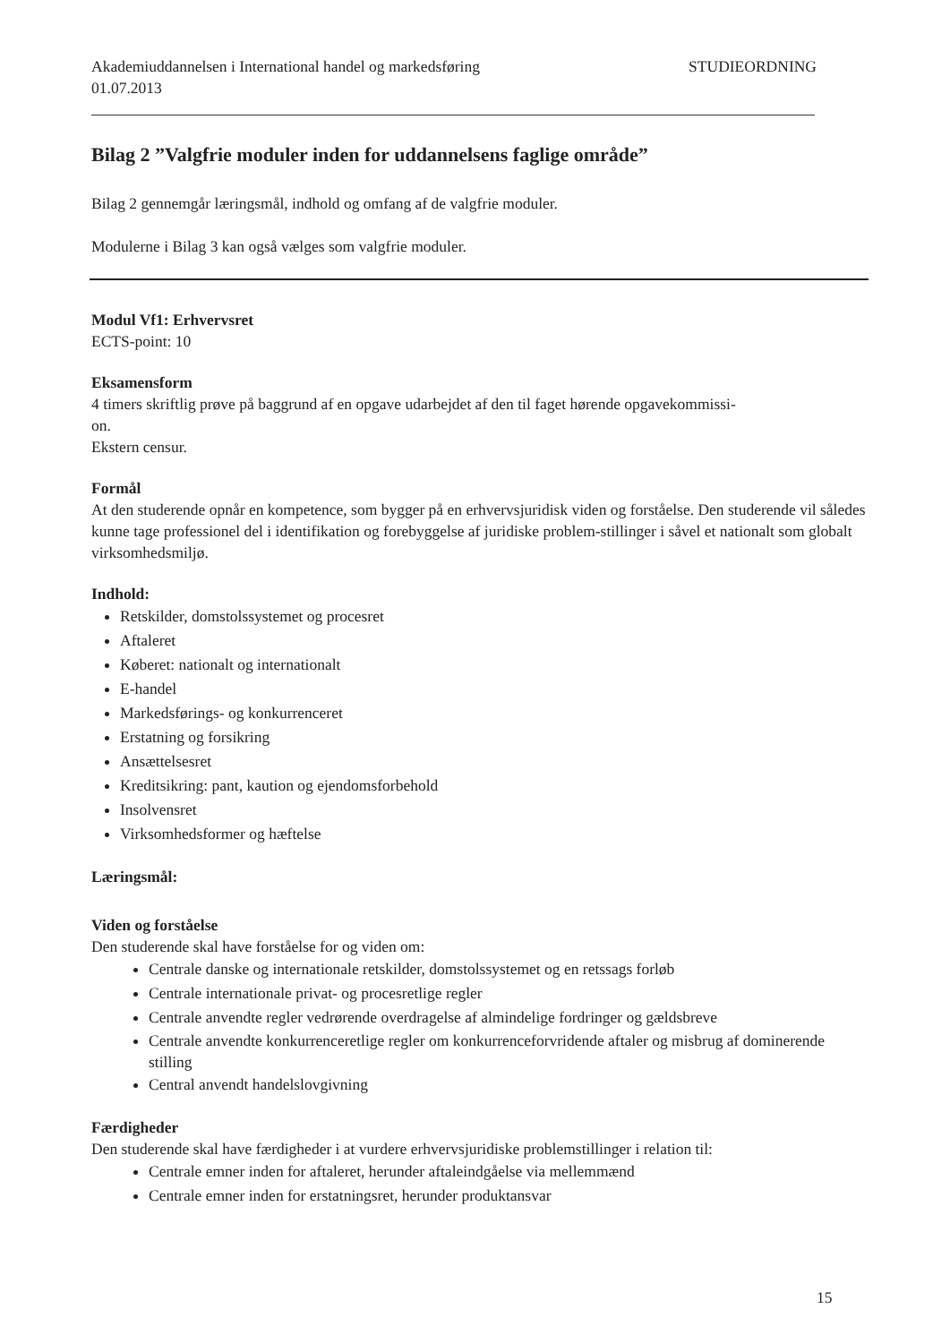Akademiuddannelsen i International handel og markedsføring
01.07.2013 STUDIEORDNING
Bilag 2 ”Valgfrie moduler inden for uddannelsens faglige område”
Bilag 2 gennemgår læringsmål, indhold og omfang af de valgfrie moduler.
Modulerne i Bilag 3 kan også vælges som valgfrie moduler.
Modul Vf1: Erhvervsret
ECTS-point: 10
Eksamensform
4 timers skriftlig prøve på baggrund af en opgave udarbejdet af den til faget hørende opgavekommissi-
on.
Ekstern censur.
Formål
At den studerende opnår en kompetence, som bygger på en erhvervsjuridisk viden og forståelse. Den studerende vil således kunne tage professionel del i identifikation og forebyggelse af juridiske problem-stillinger i såvel et nationalt som globalt virksomhedsmiljø.
Indhold:
Retskilder, domstolssystemet og procesret
Aftaleret
Køberet: nationalt og internationalt
E-handel
Markedsførings- og konkurrenceret
Erstatning og forsikring
Ansættelsesret
Kreditsikring: pant, kaution og ejendomsforbehold
Insolvensret
Virksomhedsformer og hæftelse
Læringsmål:
Viden og forståelse
Den studerende skal have forståelse for og viden om:
Centrale danske og internationale retskilder, domstolssystemet og en retssags forløb
Centrale internationale privat- og procesretlige regler
Centrale anvendte regler vedrørende overdragelse af almindelige fordringer og gældsbreve
Centrale anvendte konkurrenceretlige regler om konkurrenceforvridende aftaler og misbrug af dominerende stilling
Central anvendt handelslovgivning
Færdigheder
Den studerende skal have færdigheder i at vurdere erhvervsjuridiske problemstillinger i relation til:
Centrale emner inden for aftaleret, herunder aftaleindgåelse via mellemmænd
Centrale emner inden for erstatningsret, herunder produktansvar
15